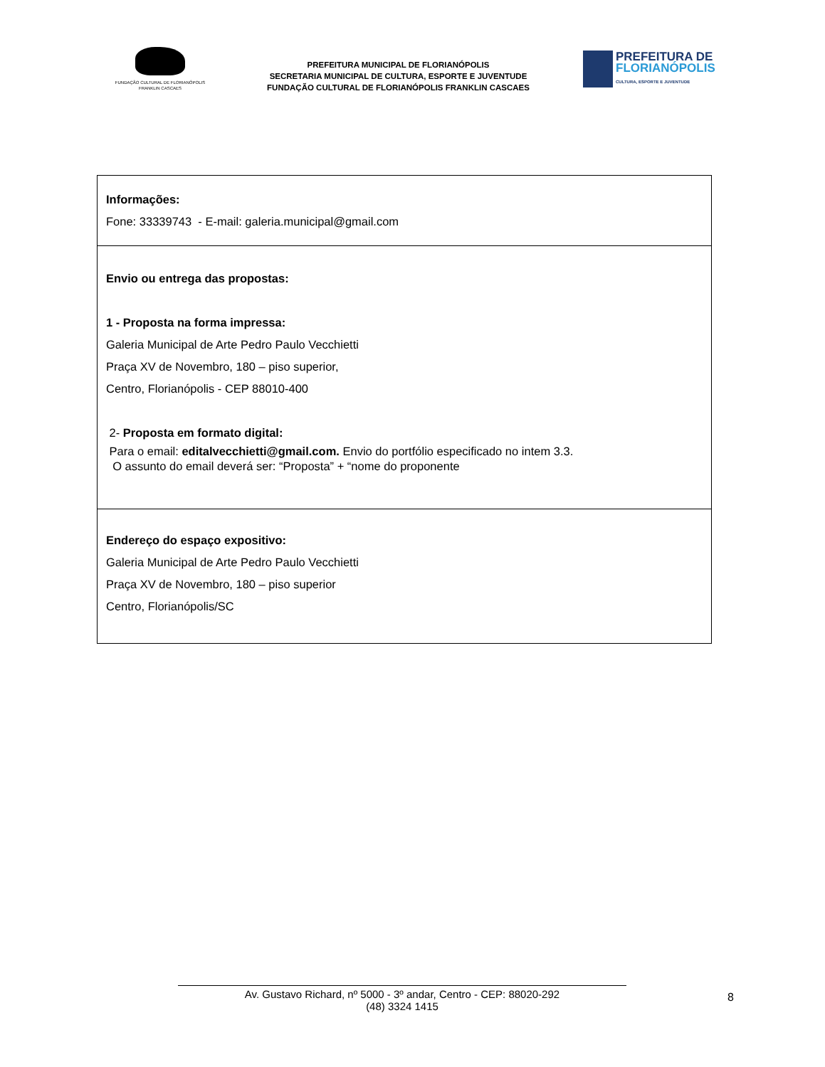FUNDAÇÃO CULTURAL DE FLORIANÓPOLIS
FRANKLIN CASCAES
PREFEITURA MUNICIPAL DE FLORIANÓPOLIS
SECRETARIA MUNICIPAL DE CULTURA, ESPORTE E JUVENTUDE
FUNDAÇÃO CULTURAL DE FLORIANÓPOLIS FRANKLIN CASCAES
PREFEITURA DE
FLORIANÓPOLIS
CULTURA, ESPORTE E JUVENTUDE
| Informações: Fone: 33339743 - E-mail: galeria.municipal@gmail.com |
| Envio ou entrega das propostas: 1 - Proposta na forma impressa: Galeria Municipal de Arte Pedro Paulo Vecchietti Praça XV de Novembro, 180 – piso superior, Centro, Florianópolis - CEP 88010-400 2- Proposta em formato digital: Para o email: editalvecchietti@gmail.com. Envio do portfólio especificado no intem 3.3. O assunto do email deverá ser: “Proposta” + “nome do proponente |
| Endereço do espaço expositivo: Galeria Municipal de Arte Pedro Paulo Vecchietti Praça XV de Novembro, 180 – piso superior Centro, Florianópolis/SC |
8
Av. Gustavo Richard, nº 5000 - 3º andar, Centro - CEP: 88020-292
(48) 3324 1415